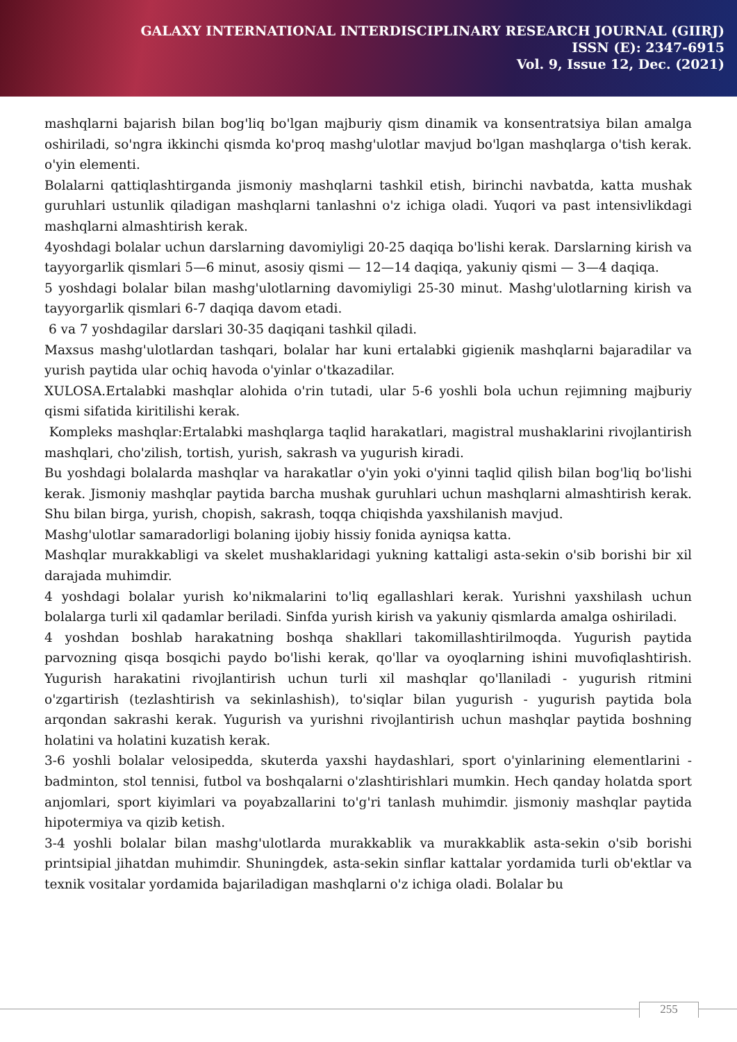GALAXY INTERNATIONAL INTERDISCIPLINARY RESEARCH JOURNAL (GIIRJ)
ISSN (E): 2347-6915
Vol. 9, Issue 12, Dec. (2021)
mashqlarni bajarish bilan bog'liq bo'lgan majburiy qism dinamik va konsentratsiya bilan amalga oshiriladi, so'ngra ikkinchi qismda ko'proq mashg'ulotlar mavjud bo'lgan mashqlarga o'tish kerak. o'yin elementi.
Bolalarni qattiqlashtirganda jismoniy mashqlarni tashkil etish, birinchi navbatda, katta mushak guruhlari ustunlik qiladigan mashqlarni tanlashni o'z ichiga oladi. Yuqori va past intensivlikdagi mashqlarni almashtirish kerak.
4yoshdagi bolalar uchun darslarning davomiyligi 20-25 daqiqa bo'lishi kerak. Darslarning kirish va tayyorgarlik qismlari 5—6 minut, asosiy qismi — 12—14 daqiqa, yakuniy qismi — 3—4 daqiqa.
5 yoshdagi bolalar bilan mashg'ulotlarning davomiyligi 25-30 minut. Mashg'ulotlarning kirish va tayyorgarlik qismlari 6-7 daqiqa davom etadi.
6 va 7 yoshdagilar darslari 30-35 daqiqani tashkil qiladi.
Maxsus mashg'ulotlardan tashqari, bolalar har kuni ertalabki gigienik mashqlarni bajaradilar va yurish paytida ular ochiq havoda o'yinlar o'tkazadilar.
XULOSA.Ertalabki mashqlar alohida o'rin tutadi, ular 5-6 yoshli bola uchun rejimning majburiy qismi sifatida kiritilishi kerak.
Kompleks mashqlar:Ertalabki mashqlarga taqlid harakatlari, magistral mushaklarini rivojlantirish mashqlari, cho'zilish, tortish, yurish, sakrash va yugurish kiradi.
Bu yoshdagi bolalarda mashqlar va harakatlar o'yin yoki o'yinni taqlid qilish bilan bog'liq bo'lishi kerak. Jismoniy mashqlar paytida barcha mushak guruhlari uchun mashqlarni almashtirish kerak. Shu bilan birga, yurish, chopish, sakrash, toqqa chiqishda yaxshilanish mavjud.
Mashg'ulotlar samaradorligi bolaning ijobiy hissiy fonida ayniqsa katta.
Mashqlar murakkabligi va skelet mushaklaridagi yukning kattaligi asta-sekin o'sib borishi bir xil darajada muhimdir.
4 yoshdagi bolalar yurish ko'nikmalarini to'liq egallashlari kerak. Yurishni yaxshilash uchun bolalarga turli xil qadamlar beriladi. Sinfda yurish kirish va yakuniy qismlarda amalga oshiriladi.
4 yoshdan boshlab harakatning boshqa shakllari takomillashtirilmoqda. Yugurish paytida parvozning qisqa bosqichi paydo bo'lishi kerak, qo'llar va oyoqlarning ishini muvofiqlashtirish. Yugurish harakatini rivojlantirish uchun turli xil mashqlar qo'llaniladi - yugurish ritmini o'zgartirish (tezlashtirish va sekinlashish), to'siqlar bilan yugurish - yugurish paytida bola arqondan sakrashi kerak. Yugurish va yurishni rivojlantirish uchun mashqlar paytida boshning holatini va holatini kuzatish kerak.
3-6 yoshli bolalar velosipedda, skuterda yaxshi haydashlari, sport o'yinlarining elementlarini - badminton, stol tennisi, futbol va boshqalarni o'zlashtirishlari mumkin. Hech qanday holatda sport anjomlari, sport kiyimlari va poyabzallarini to'g'ri tanlash muhimdir. jismoniy mashqlar paytida hipotermiya va qizib ketish.
3-4 yoshli bolalar bilan mashg'ulotlarda murakkablik va murakkablik asta-sekin o'sib borishi printsipial jihatdan muhimdir. Shuningdek, asta-sekin sinflar kattalar yordamida turli ob'ektlar va texnik vositalar yordamida bajariladigan mashqlarni o'z ichiga oladi. Bolalar bu
255